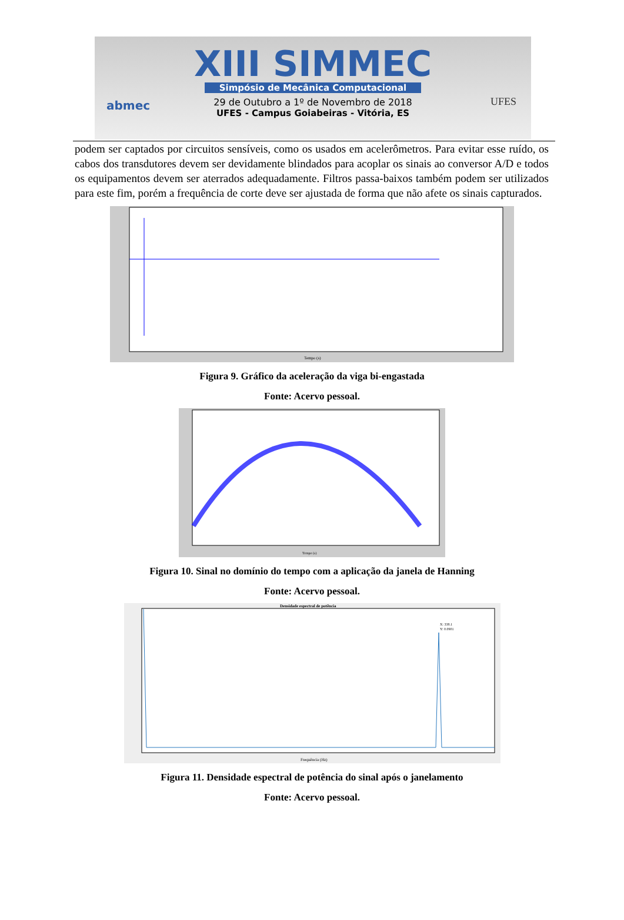abmec UFES
XIII SIMMEC
Simpósio de Mecânica Computacional
29 de Outubro a 1º de Novembro de 2018
UFES - Campus Goiabeiras - Vitória, ES
podem ser captados por circuitos sensíveis, como os usados em acelerômetros. Para evitar esse ruído, os cabos dos transdutores devem ser devidamente blindados para acoplar os sinais ao conversor A/D e todos os equipamentos devem ser aterrados adequadamente. Filtros passa-baixos também podem ser utilizados para este fim, porém a frequência de corte deve ser ajustada de forma que não afete os sinais capturados.
Tempo (s)
Figura 9. Gráfico da aceleração da viga bi-engastada
Fonte: Acervo pessoal.
Tempo (s)
Figura 10. Sinal no domínio do tempo com a aplicação da janela de Hanning
Fonte: Acervo pessoal.
Densidade espectral de potência
X: 338.1
Y: 0.0901
Frequência (Hz)
Figura 11. Densidade espectral de potência do sinal após o janelamento
Fonte: Acervo pessoal.